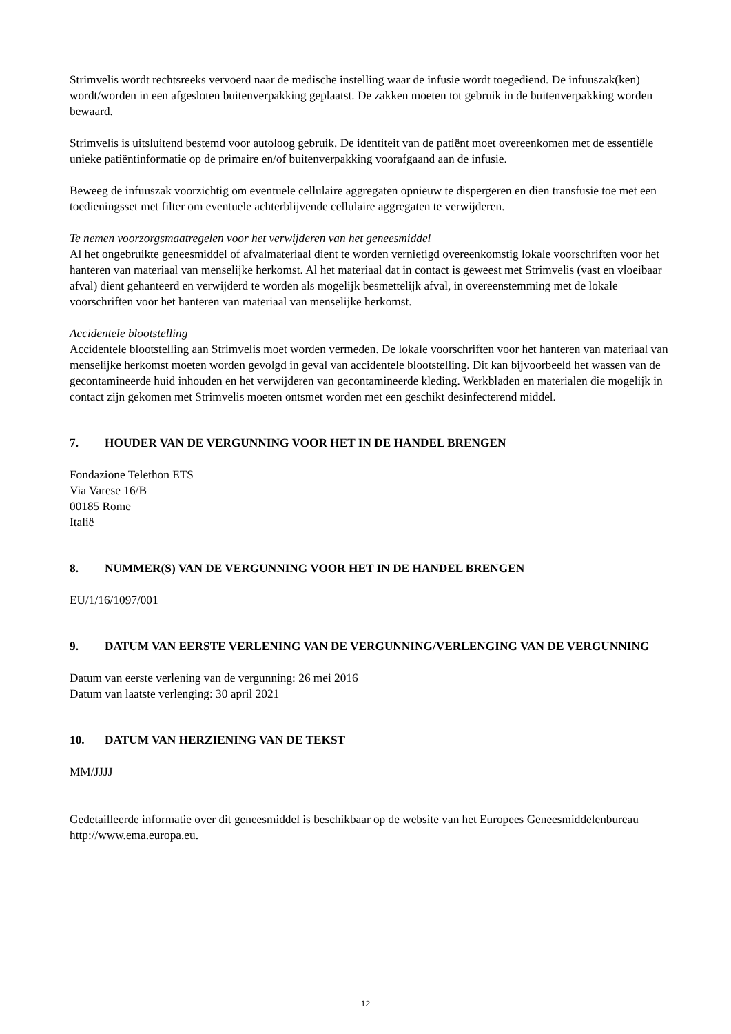Strimvelis wordt rechtsreeks vervoerd naar de medische instelling waar de infusie wordt toegediend. De infuuszak(ken) wordt/worden in een afgesloten buitenverpakking geplaatst. De zakken moeten tot gebruik in de buitenverpakking worden bewaard.
Strimvelis is uitsluitend bestemd voor autoloog gebruik. De identiteit van de patiënt moet overeenkomen met de essentiële unieke patiëntinformatie op de primaire en/of buitenverpakking voorafgaand aan de infusie.
Beweeg de infuuszak voorzichtig om eventuele cellulaire aggregaten opnieuw te dispergeren en dien transfusie toe met een toedieningsset met filter om eventuele achterblijvende cellulaire aggregaten te verwijderen.
Te nemen voorzorgsmaatregelen voor het verwijderen van het geneesmiddel
Al het ongebruikte geneesmiddel of afvalmateriaal dient te worden vernietigd overeenkomstig lokale voorschriften voor het hanteren van materiaal van menselijke herkomst. Al het materiaal dat in contact is geweest met Strimvelis (vast en vloeibaar afval) dient gehanteerd en verwijderd te worden als mogelijk besmettelijk afval, in overeenstemming met de lokale voorschriften voor het hanteren van materiaal van menselijke herkomst.
Accidentele blootstelling
Accidentele blootstelling aan Strimvelis moet worden vermeden. De lokale voorschriften voor het hanteren van materiaal van menselijke herkomst moeten worden gevolgd in geval van accidentele blootstelling. Dit kan bijvoorbeeld het wassen van de gecontamineerde huid inhouden en het verwijderen van gecontamineerde kleding. Werkbladen en materialen die mogelijk in contact zijn gekomen met Strimvelis moeten ontsmet worden met een geschikt desinfecterend middel.
7. HOUDER VAN DE VERGUNNING VOOR HET IN DE HANDEL BRENGEN
Fondazione Telethon ETS
Via Varese 16/B
00185 Rome
Italië
8. NUMMER(S) VAN DE VERGUNNING VOOR HET IN DE HANDEL BRENGEN
EU/1/16/1097/001
9. DATUM VAN EERSTE VERLENING VAN DE VERGUNNING/VERLENGING VAN DE VERGUNNING
Datum van eerste verlening van de vergunning: 26 mei 2016
Datum van laatste verlenging: 30 april 2021
10. DATUM VAN HERZIENING VAN DE TEKST
MM/JJJJ
Gedetailleerde informatie over dit geneesmiddel is beschikbaar op de website van het Europees Geneesmiddelenbureau http://www.ema.europa.eu.
12